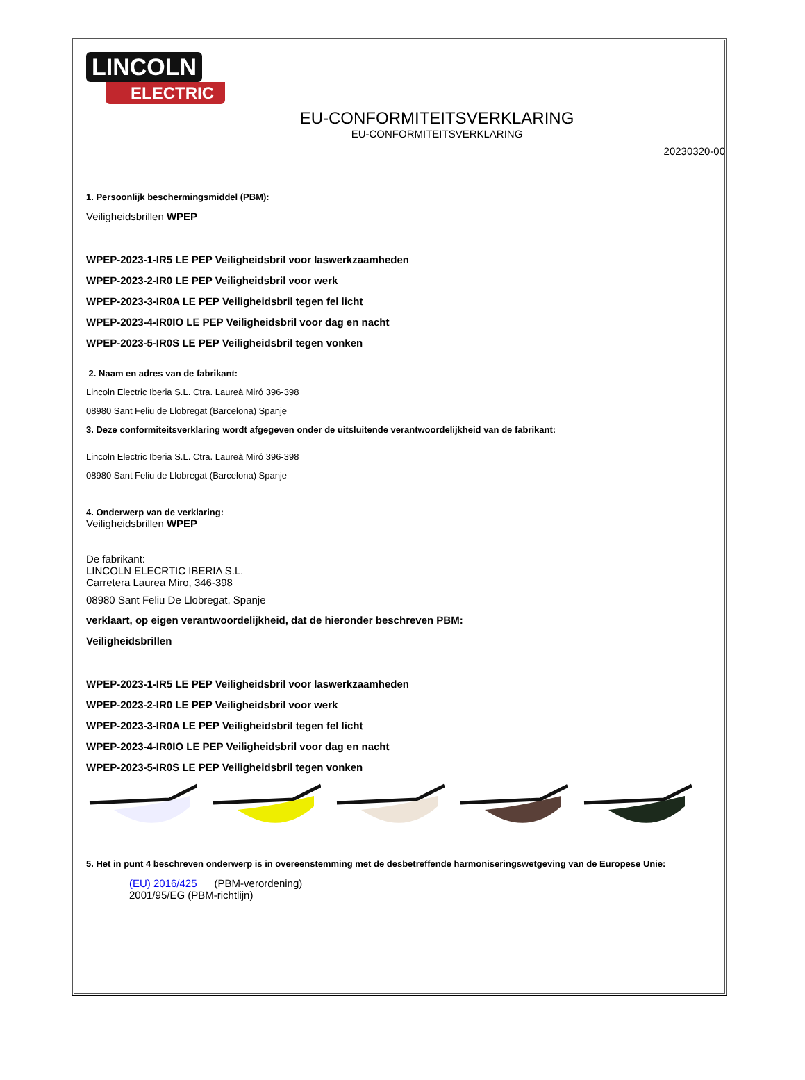LINCOLN
ELECTRIC
EU-CONFORMITEITSVERKLARING
EU-CONFORMITEITSVERKLARING
20230320-00
1. Persoonlijk beschermingsmiddel (PBM):
Veiligheidsbrillen WPEP
WPEP-2023-1-IR5 LE PEP Veiligheidsbril voor laswerkzaamheden
WPEP-2023-2-IR0 LE PEP Veiligheidsbril voor werk
WPEP-2023-3-IR0A LE PEP Veiligheidsbril tegen fel licht
WPEP-2023-4-IR0IO LE PEP Veiligheidsbril voor dag en nacht
WPEP-2023-5-IR0S LE PEP Veiligheidsbril tegen vonken
2. Naam en adres van de fabrikant:
Lincoln Electric Iberia S.L. Ctra. Laureà Miró 396-398
08980 Sant Feliu de Llobregat (Barcelona) Spanje
3. Deze conformiteitsverklaring wordt afgegeven onder de uitsluitende verantwoordelijkheid van de fabrikant:
Lincoln Electric Iberia S.L. Ctra. Laureà Miró 396-398
08980 Sant Feliu de Llobregat (Barcelona) Spanje
4. Onderwerp van de verklaring:
Veiligheidsbrillen WPEP
De fabrikant:
LINCOLN ELECRTIC IBERIA S.L.
Carretera Laurea Miro, 346-398
08980 Sant Feliu De Llobregat, Spanje
verklaart, op eigen verantwoordelijkheid, dat de hieronder beschreven PBM:
Veiligheidsbrillen
WPEP-2023-1-IR5 LE PEP Veiligheidsbril voor laswerkzaamheden
WPEP-2023-2-IR0 LE PEP Veiligheidsbril voor werk
WPEP-2023-3-IR0A LE PEP Veiligheidsbril tegen fel licht
WPEP-2023-4-IR0IO LE PEP Veiligheidsbril voor dag en nacht
WPEP-2023-5-IR0S LE PEP Veiligheidsbril tegen vonken
5. Het in punt 4 beschreven onderwerp is in overeenstemming met de desbetreffende harmoniseringswetgeving van de Europese Unie:
(EU) 2016/425 (PBM-verordening)
2001/95/EG (PBM-richtlijn)